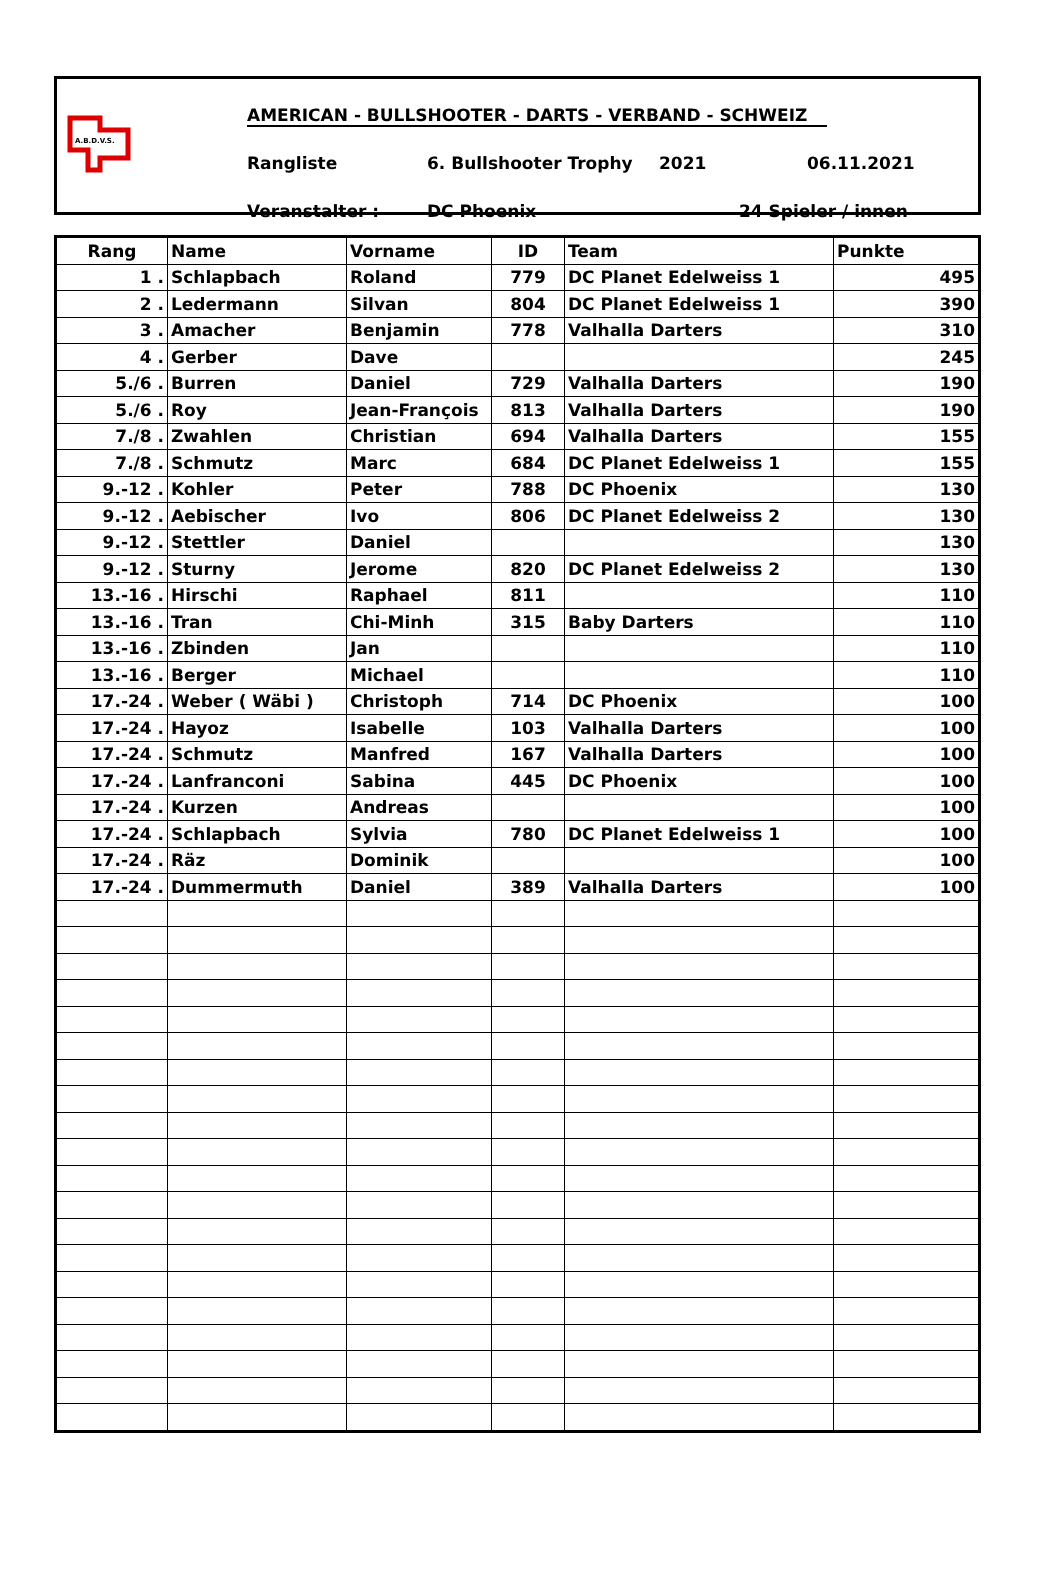A.B.D.V.S.
AMERICAN - BULLSHOOTER - DARTS - VERBAND - SCHWEIZ
Rangliste 6. Bullshooter Trophy 2021 06.11.2021
Veranstalter : DC Phoenix 24 Spieler / innen
| Rang | Name | Vorname | ID | Team | Punkte |
| --- | --- | --- | --- | --- | --- |
| 1 . | Schlapbach | Roland | 779 | DC Planet Edelweiss 1 | 495 |
| 2 . | Ledermann | Silvan | 804 | DC Planet Edelweiss 1 | 390 |
| 3 . | Amacher | Benjamin | 778 | Valhalla Darters | 310 |
| 4 . | Gerber | Dave | | | 245 |
| 5./6 . | Burren | Daniel | 729 | Valhalla Darters | 190 |
| 5./6 . | Roy | Jean-François | 813 | Valhalla Darters | 190 |
| 7./8 . | Zwahlen | Christian | 694 | Valhalla Darters | 155 |
| 7./8 . | Schmutz | Marc | 684 | DC Planet Edelweiss 1 | 155 |
| 9.-12 . | Kohler | Peter | 788 | DC Phoenix | 130 |
| 9.-12 . | Aebischer | Ivo | 806 | DC Planet Edelweiss 2 | 130 |
| 9.-12 . | Stettler | Daniel | | | 130 |
| 9.-12 . | Sturny | Jerome | 820 | DC Planet Edelweiss 2 | 130 |
| 13.-16 . | Hirschi | Raphael | 811 | | 110 |
| 13.-16 . | Tran | Chi-Minh | 315 | Baby Darters | 110 |
| 13.-16 . | Zbinden | Jan | | | 110 |
| 13.-16 . | Berger | Michael | | | 110 |
| 17.-24 . | Weber ( Wäbi ) | Christoph | 714 | DC Phoenix | 100 |
| 17.-24 . | Hayoz | Isabelle | 103 | Valhalla Darters | 100 |
| 17.-24 . | Schmutz | Manfred | 167 | Valhalla Darters | 100 |
| 17.-24 . | Lanfranconi | Sabina | 445 | DC Phoenix | 100 |
| 17.-24 . | Kurzen | Andreas | | | 100 |
| 17.-24 . | Schlapbach | Sylvia | 780 | DC Planet Edelweiss 1 | 100 |
| 17.-24 . | Räz | Dominik | | | 100 |
| 17.-24 . | Dummermuth | Daniel | 389 | Valhalla Darters | 100 |